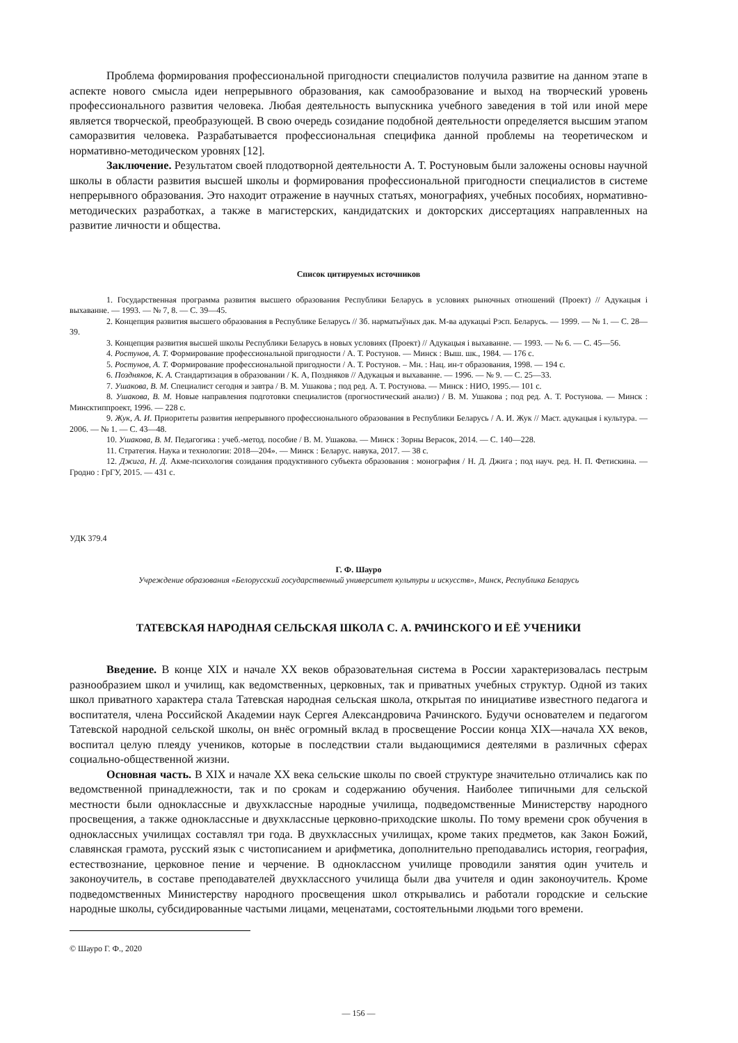Проблема формирования профессиональной пригодности специалистов получила развитие на данном этапе в аспекте нового смысла идеи непрерывного образования, как самообразование и выход на творческий уровень профессионального развития человека. Любая деятельность выпускника учебного заведения в той или иной мере является творческой, преобразующей. В свою очередь созидание подобной деятельности определяется высшим этапом саморазвития человека. Разрабатывается профессиональная специфика данной проблемы на теоретическом и нормативно-методическом уровнях [12].
Заключение. Результатом своей плодотворной деятельности А. Т. Ростуновым были заложены основы научной школы в области развития высшей школы и формирования профессиональной пригодности специалистов в системе непрерывного образования. Это находит отражение в научных статьях, монографиях, учебных пособиях, нормативно-методических разработках, а также в магистерских, кандидатских и докторских диссертациях направленных на развитие личности и общества.
Список цитируемых источников
1. Государственная программа развития высшего образования Республики Беларусь в условиях рыночных отношений (Проект) // Адукацыя і выхаванне. — 1993. — № 7, 8. — С. 39—45.
2. Концепция развития высшего образования в Республике Беларусь // Зб. нарматыўных дак. М-ва адукацыі Рэсп. Беларусь. — 1999. — № 1. — С. 28—39.
3. Концепция развития высшей школы Республики Беларусь в новых условиях (Проект) // Адукацыя і выхаванне. — 1993. — № 6. — С. 45—56.
4. Ростунов, А. Т. Формирование профессиональной пригодности / А. Т. Ростунов. — Минск : Выш. шк., 1984. — 176 с.
5. Ростунов, А. Т. Формирование профессиональной пригодности / А. Т. Ростунов. – Мн. : Нац. ин-т образования, 1998. — 194 с.
6. Поздняков, К. А. Стандартизация в образовании / К. А, Поздняков // Адукацыя и выхаванне. — 1996. — № 9. — С. 25—33.
7. Ушакова, В. М. Специалист сегодня и завтра / В. М. Ушакова ; под ред. А. Т. Ростунова. — Минск : НИО, 1995.— 101 с.
8. Ушакова, В. М. Новые направления подготовки специалистов (прогностический анализ) / В. М. Ушакова ; под ред. А. Т. Ростунова. — Минск : Минсктиппроект, 1996. — 228 с.
9. Жук, А. И. Приоритеты развития непрерывного профессионального образования в Республики Беларусь / А. И. Жук // Маст. адукацыя і культура. — 2006. — № 1. — С. 43—48.
10. Ушакова, В. М. Педагогика : учеб.-метод. пособие / В. М. Ушакова. — Минск : Зорны Верасок, 2014. — С. 140—228.
11. Стратегия. Наука и технологии: 2018—204». — Минск : Беларус. навука, 2017. — 38 с.
12. Джига, Н. Д. Акме-психология созидания продуктивного субъекта образования : монография / Н. Д. Джига ; под науч. ред. Н. П. Фетискина. — Гродно : ГрГУ, 2015. — 431 с.
УДК 379.4
Г. Ф. Шауро
Учреждение образования «Белорусский государственный университет культуры и искусств», Минск, Республика Беларусь
ТАТЕВСКАЯ НАРОДНАЯ СЕЛЬСКАЯ ШКОЛА С. А. РАЧИНСКОГО И ЕЁ УЧЕНИКИ
Введение. В конце XIX и начале XX веков образовательная система в России характеризовалась пестрым разнообразием школ и училищ, как ведомственных, церковных, так и приватных учебных структур. Одной из таких школ приватного характера стала Татевская народная сельская школа, открытая по инициативе известного педагога и воспитателя, члена Российской Академии наук Сергея Александровича Рачинского. Будучи основателем и педагогом Татевской народной сельской школы, он внёс огромный вклад в просвещение России конца XIX—начала XX веков, воспитал целую плеяду учеников, которые в последствии стали выдающимися деятелями в различных сферах социально-общественной жизни.
Основная часть. В XIX и начале XX века сельские школы по своей структуре значительно отличались как по ведомственной принадлежности, так и по срокам и содержанию обучения. Наиболее типичными для сельской местности были одноклассные и двухклассные народные училища, подведомственные Министерству народного просвещения, а также одноклассные и двухклассные церковно-приходские школы. По тому времени срок обучения в одноклассных училищах составлял три года. В двухклассных училищах, кроме таких предметов, как Закон Божий, славянская грамота, русский язык с чистописанием и арифметика, дополнительно преподавались история, география, естествознание, церковное пение и черчение. В одноклассном училище проводили занятия один учитель и законоучитель, в составе преподавателей двухклассного училища были два учителя и один законоучитель. Кроме подведомственных Министерству народного просвещения школ открывались и работали городские и сельские народные школы, субсидированные частыми лицами, меценатами, состоятельными людьми того времени.
© Шауро Г. Ф., 2020
— 156 —